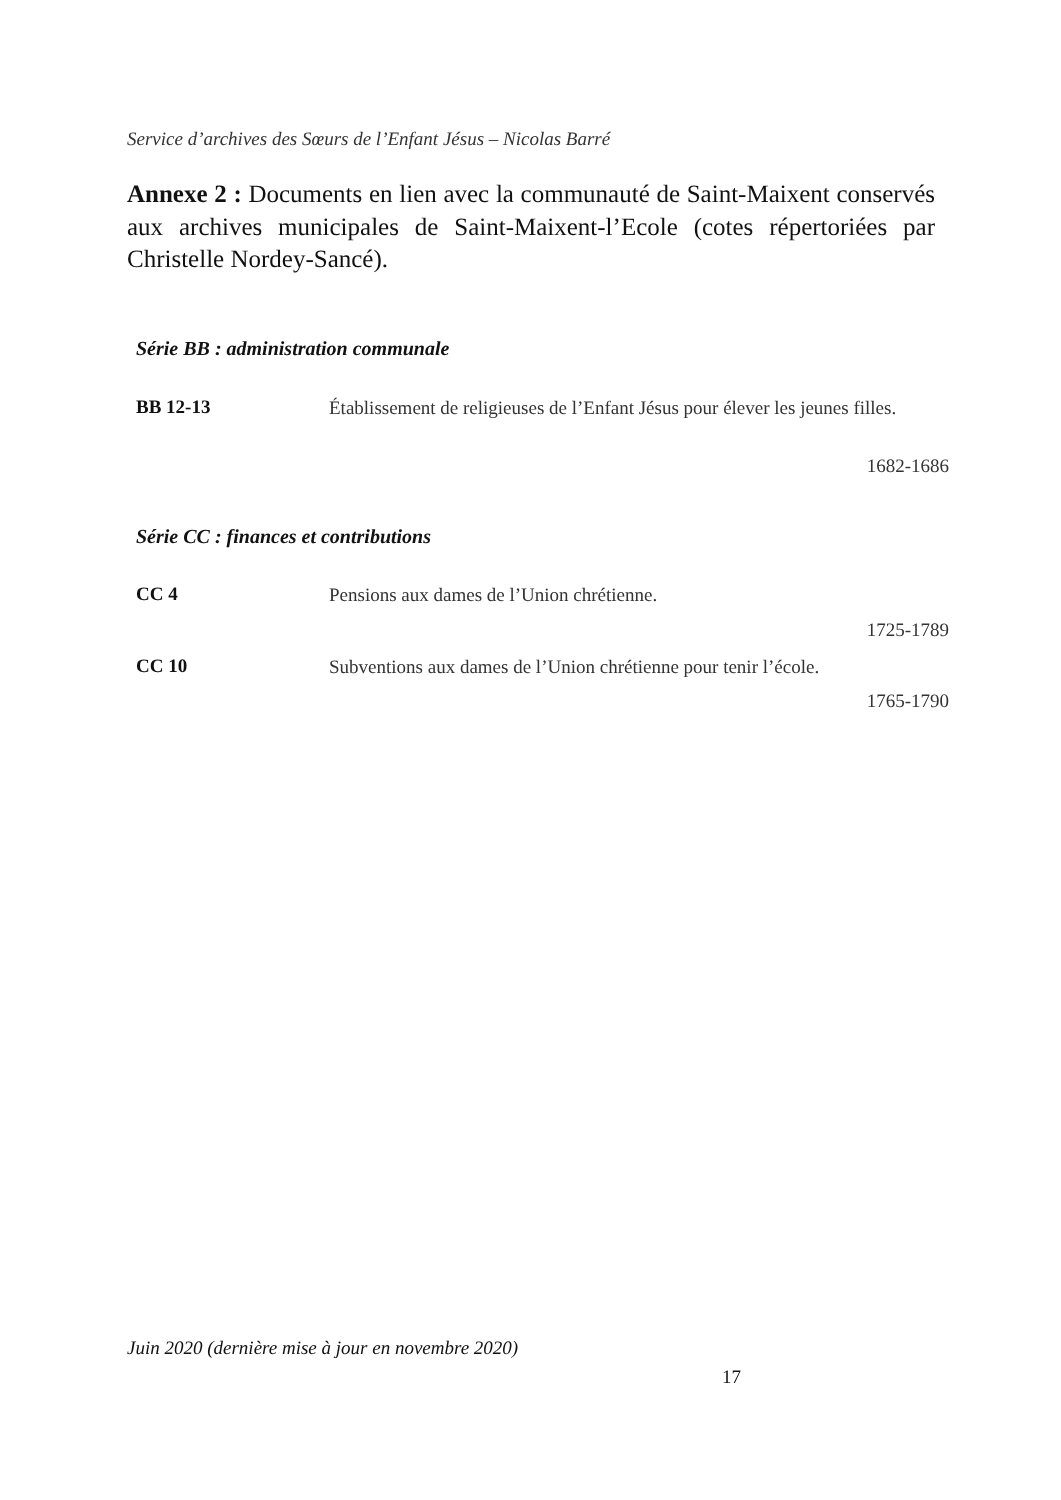Service d’archives des Sœurs de l’Enfant Jésus – Nicolas Barré
Annexe 2 : Documents en lien avec la communauté de Saint-Maixent conservés aux archives municipales de Saint-Maixent-l’Ecole (cotes répertoriées par Christelle Nordey-Sancé).
Série BB : administration communale
BB 12-13
Établissement de religieuses de l’Enfant Jésus pour élever les jeunes filles.
1682-1686
Série CC : finances et contributions
CC 4
Pensions aux dames de l’Union chrétienne.
1725-1789
CC 10
Subventions aux dames de l’Union chrétienne pour tenir l’école.
1765-1790
Juin 2020 (dernière mise à jour en novembre 2020)
17